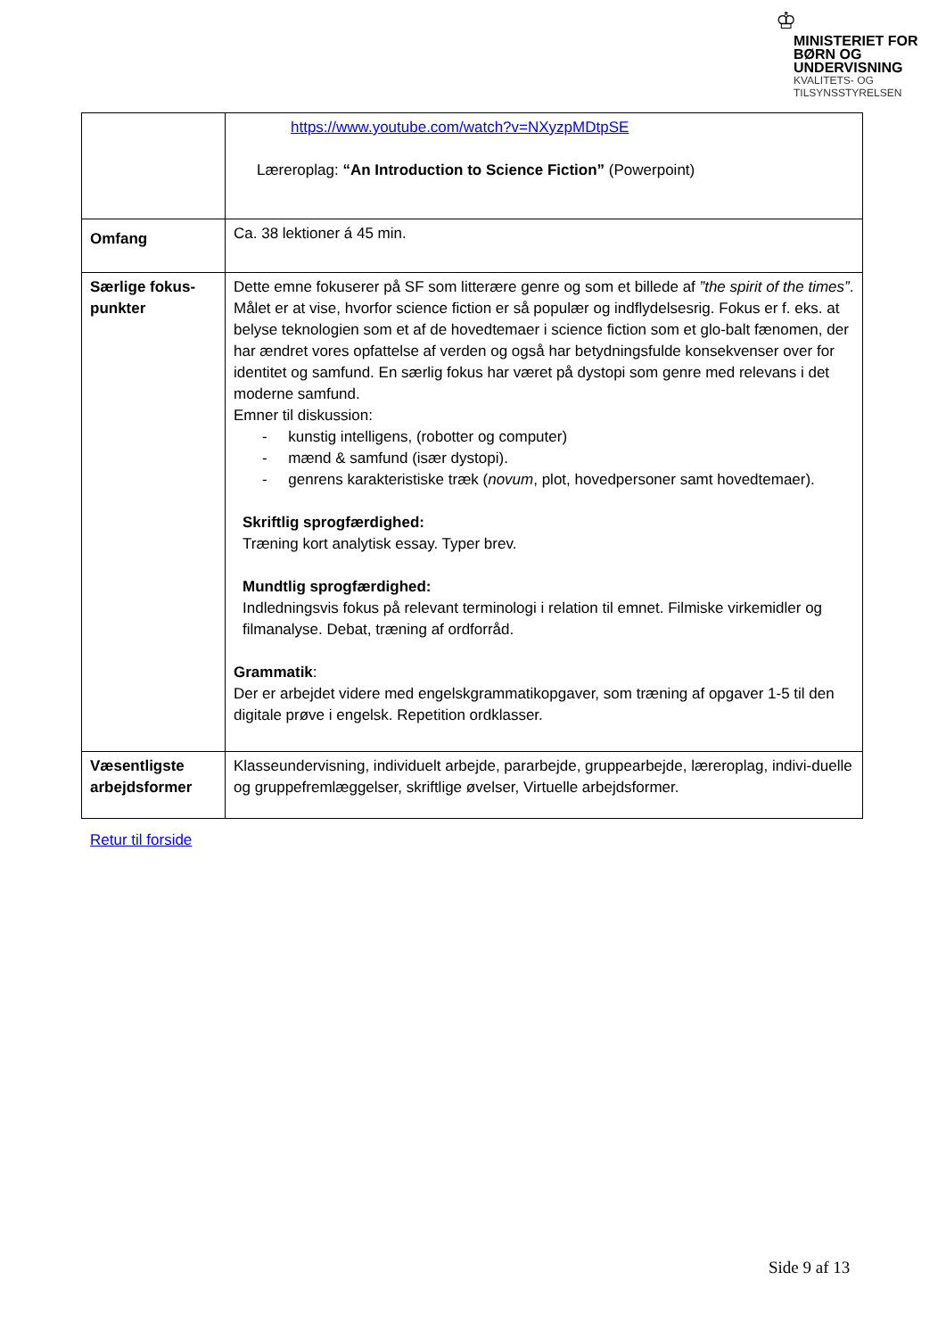♔
MINISTERIET FOR
BØRN OG
UNDERVISNING
KVALITETS- OG
TILSYNSSTYRELSEN
| | https://www.youtube.com/watch?v=NXyzpMDtpSE Læreroplag: “An Introduction to Science Fiction” (Powerpoint) |
| Omfang | Ca. 38 lektioner á 45 min. |
| Særlige fokus- punkter | Dette emne fokuserer på SF som litterære genre og som et billede af ”the spirit of the times” . Målet er at vise, hvorfor science fiction er så populær og indflydelsesrig. Fokus er f. eks. at belyse teknologien som et af de hovedtemaer i science fiction som et glo-balt fænomen, der har ændret vores opfattelse af verden og også har betydningsfulde konsekvenser over for identitet og samfund. En særlig fokus har været på dystopi som genre med relevans i det moderne samfund. Emner til diskussion: - kunstig intelligens, (robotter og computer) - mænd & samfund (især dystopi). - genrens karakteristiske træk ( novum , plot, hovedpersoner samt hovedtemaer). Skriftlig sprogfærdighed: Træning kort analytisk essay. Typer brev. Mundtlig sprogfærdighed: Indledningsvis fokus på relevant terminologi i relation til emnet. Filmiske virkemidler og filmanalyse. Debat, træning af ordforråd. Grammatik : Der er arbejdet videre med engelskgrammatikopgaver, som træning af opgaver 1-5 til den digitale prøve i engelsk. Repetition ordklasser. |
| Væsentligste arbejdsformer | Klasseundervisning, individuelt arbejde, pararbejde, gruppearbejde, læreroplag, indivi-duelle og gruppefremlæggelser, skriftlige øvelser, Virtuelle arbejdsformer. |
Retur til forside
Side 9 af 13